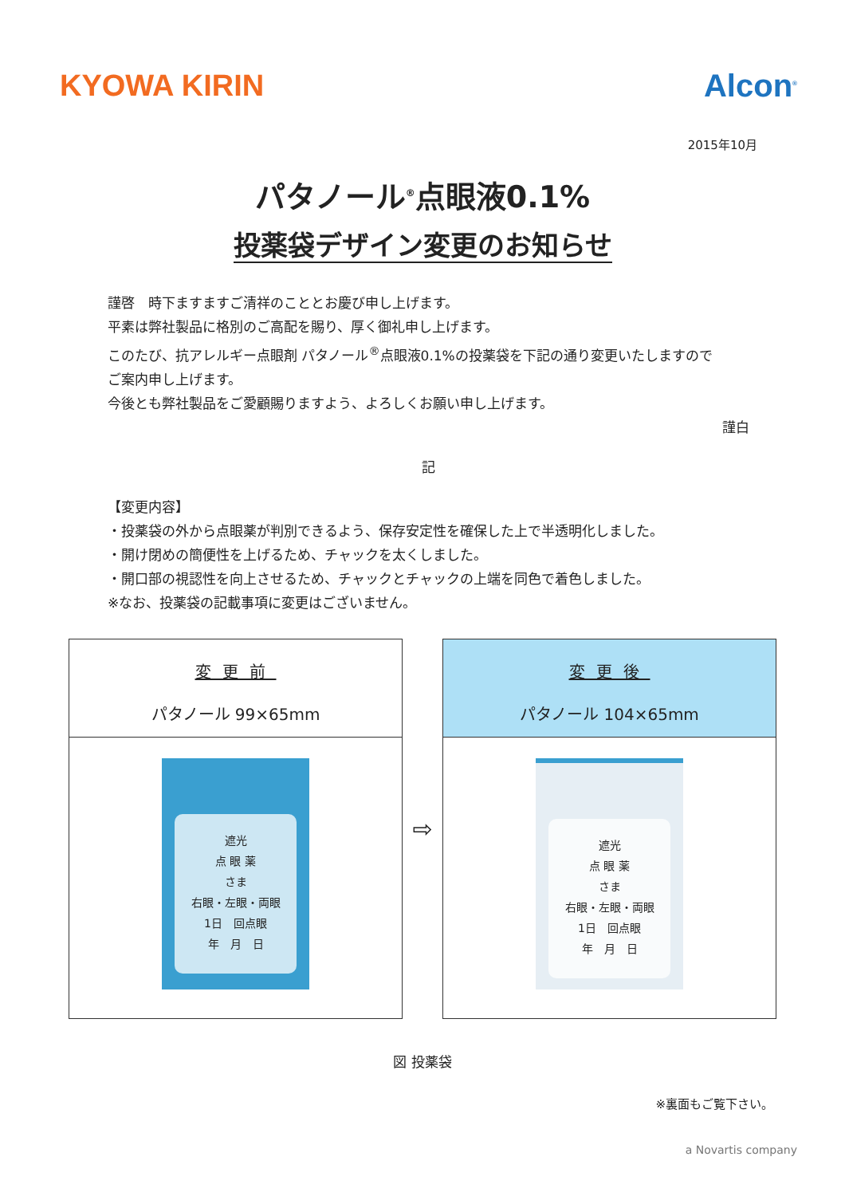KYOWA KIRIN Alcon<sup>®</sup>
2015年10月
パタノール<sup>®</sup>点眼液0.1%
投薬袋デザイン変更のお知らせ
謹啓　時下ますますご清祥のこととお慶び申し上げます。
平素は弊社製品に格別のご高配を賜り、厚く御礼申し上げます。
このたび、抗アレルギー点眼剤 パタノール<sup>®</sup>点眼液0.1%の投薬袋を下記の通り変更いたしますので
ご案内申し上げます。
今後とも弊社製品をご愛顧賜りますよう、よろしくお願い申し上げます。
謹白
記
【変更内容】
・投薬袋の外から点眼薬が判別できるよう、保存安定性を確保した上で半透明化しました。
・開け閉めの簡便性を上げるため、チャックを太くしました。
・開口部の視認性を向上させるため、チャックとチャックの上端を同色で着色しました。
※なお、投薬袋の記載事項に変更はございません。
変更前
パタノール 99×65mm
遮光
点 眼 薬
さま
右眼・左眼・両眼
1日　回点眼
年　月　日
⇨
変更後
パタノール 104×65mm
遮光
点 眼 薬
さま
右眼・左眼・両眼
1日　回点眼
年　月　日
図 投薬袋
※裏面もご覧下さい。
a Novartis company